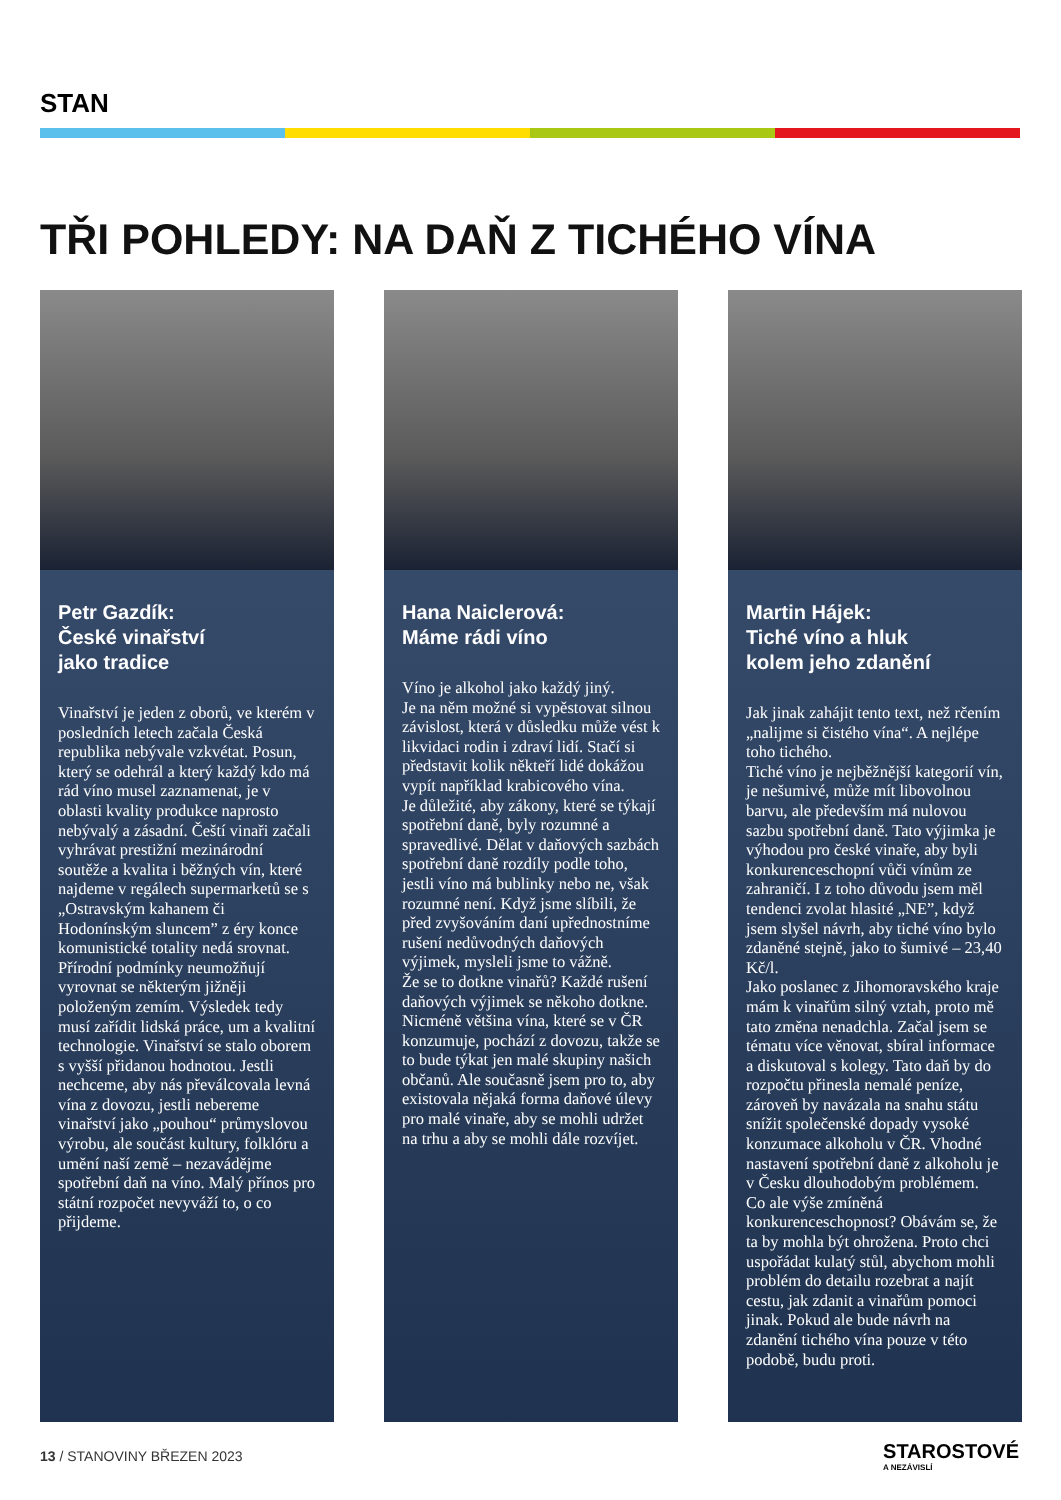STAN
TŘI POHLEDY: NA DAŇ Z TICHÉHO VÍNA
Petr Gazdík:
České vinařství
jako tradice
Vinařství je jeden z oborů, ve kterém v posledních letech začala Česká republika nebývale vzkvétat. Posun, který se odehrál a který každý kdo má rád víno musel zaznamenat, je v oblasti kvality produkce naprosto nebývalý a zásadní. Čeští vinaři začali vyhrávat prestižní mezinárodní soutěže a kvalita i běžných vín, které najdeme v regálech supermarketů se s „Ostravským kahanem či Hodonínským sluncem” z éry konce komunistické totality nedá srovnat. Přírodní podmínky neumožňují vyrovnat se některým jižněji položeným zemím. Výsledek tedy musí zařídit lidská práce, um a kvalitní technologie. Vinařství se stalo oborem s vyšší přidanou hodnotou. Jestli nechceme, aby nás převálcovala levná vína z dovozu, jestli nebereme vinařství jako „pouhou“ průmyslovou výrobu, ale součást kultury, folklóru a umění naší země – nezavádějme spotřební daň na víno. Malý přínos pro státní rozpočet nevyváží to, o co přijdeme.
Hana Naiclerová:
Máme rádi víno
Víno je alkohol jako každý jiný.
Je na něm možné si vypěstovat silnou závislost, která v důsledku může vést k likvidaci rodin i zdraví lidí. Stačí si představit kolik někteří lidé dokážou vypít například krabicového vína.
Je důležité, aby zákony, které se týkají spotřební daně, byly rozumné a spravedlivé. Dělat v daňových sazbách spotřební daně rozdíly podle toho, jestli víno má bublinky nebo ne, však rozumné není. Když jsme slíbili, že před zvyšováním daní upřednostníme rušení nedůvodných daňových výjimek, mysleli jsme to vážně.
Že se to dotkne vinařů? Každé rušení daňových výjimek se někoho dotkne. Nicméně většina vína, které se v ČR konzumuje, pochází z dovozu, takže se to bude týkat jen malé skupiny našich občanů. Ale současně jsem pro to, aby existovala nějaká forma daňové úlevy pro malé vinaře, aby se mohli udržet na trhu a aby se mohli dále rozvíjet.
Martin Hájek:
Tiché víno a hluk
kolem jeho zdanění
Jak jinak zahájit tento text, než rčením „nalijme si čistého vína“. A nejlépe toho tichého.
Tiché víno je nejběžnější kategorií vín, je nešumivé, může mít libovolnou barvu, ale především má nulovou sazbu spotřební daně. Tato výjimka je výhodou pro české vinaře, aby byli konkurenceschopní vůči vínům ze zahraničí. I z toho důvodu jsem měl tendenci zvolat hlasité „NE”, když jsem slyšel návrh, aby tiché víno bylo zdaněné stejně, jako to šumivé – 23,40 Kč/l.
Jako poslanec z Jihomoravského kraje mám k vinařům silný vztah, proto mě tato změna nenadchla. Začal jsem se tématu více věnovat, sbíral informace a diskutoval s kolegy. Tato daň by do rozpočtu přinesla nemalé peníze, zároveň by navázala na snahu státu snížit společenské dopady vysoké konzumace alkoholu v ČR. Vhodné nastavení spotřební daně z alkoholu je v Česku dlouhodobým problémem.
Co ale výše zmíněná konkurenceschopnost? Obávám se, že ta by mohla být ohrožena. Proto chci uspořádat kulatý stůl, abychom mohli problém do detailu rozebrat a najít cestu, jak zdanit a vinařům pomoci jinak. Pokud ale bude návrh na zdanění tichého vína pouze v této podobě, budu proti.
13 / STANOVINY BŘEZEN 2023 STAROSTOVÉ
A NEZÁVISLÍ